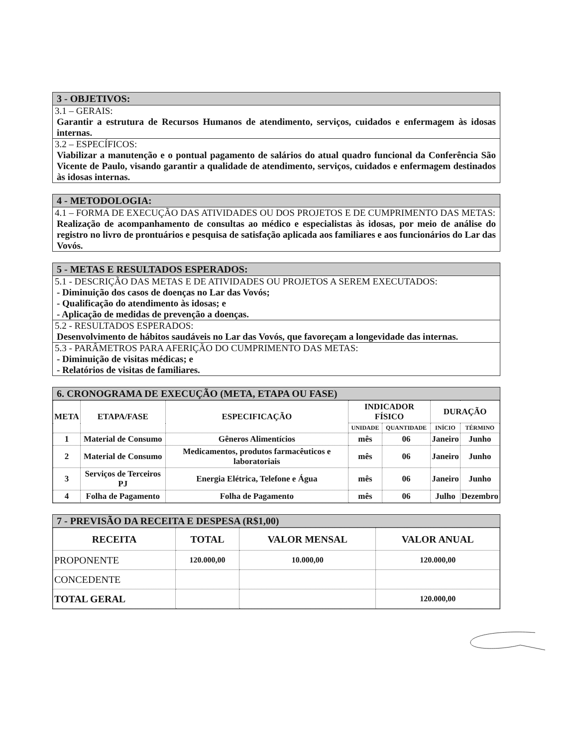3 - OBJETIVOS:
3.1 – GERAIS:
Garantir a estrutura de Recursos Humanos de atendimento, serviços, cuidados e enfermagem às idosas internas.
3.2 – ESPECÍFICOS:
Viabilizar a manutenção e o pontual pagamento de salários do atual quadro funcional da Conferência São Vicente de Paulo, visando garantir a qualidade de atendimento, serviços, cuidados e enfermagem destinados às idosas internas.
4 - METODOLOGIA:
4.1 – FORMA DE EXECUÇÃO DAS ATIVIDADES OU DOS PROJETOS E DE CUMPRIMENTO DAS METAS:
Realização de acompanhamento de consultas ao médico e especialistas às idosas, por meio de análise do registro no livro de prontuários e pesquisa de satisfação aplicada aos familiares e aos funcionários do Lar das Vovós.
5 - METAS E RESULTADOS ESPERADOS:
5.1 - DESCRIÇÃO DAS METAS E DE ATIVIDADES OU PROJETOS A SEREM EXECUTADOS:
- Diminuição dos casos de doenças no Lar das Vovós;
- Qualificação do atendimento às idosas; e
- Aplicação de medidas de prevenção a doenças.
5.2 - RESULTADOS ESPERADOS:
Desenvolvimento de hábitos saudáveis no Lar das Vovós, que favoreçam a longevidade das internas.
5.3 - PARÂMETROS PARA AFERIÇÃO DO CUMPRIMENTO DAS METAS:
- Diminuição de visitas médicas; e
- Relatórios de visitas de familiares.
6. CRONOGRAMA DE EXECUÇÃO (META, ETAPA OU FASE)
| META | ETAPA/FASE | ESPECIFICAÇÃO | INDICADOR FÍSICO | | DURAÇÃO | |
| --- | --- | --- | --- | --- | --- | --- |
| | | | UNIDADE | QUANTIDADE | INÍCIO | TÉRMINO |
| 1 | Material de Consumo | Gêneros Alimentícios | mês | 06 | Janeiro | Junho |
| 2 | Material de Consumo | Medicamentos, produtos farmacêuticos e laboratoriais | mês | 06 | Janeiro | Junho |
| 3 | Serviços de Terceiros PJ | Energia Elétrica, Telefone e Água | mês | 06 | Janeiro | Junho |
| 4 | Folha de Pagamento | Folha de Pagamento | mês | 06 | Julho | Dezembro |
7 - PREVISÃO DA RECEITA E DESPESA (R$1,00)
| RECEITA | TOTAL | VALOR MENSAL | VALOR ANUAL |
| PROPONENTE | 120.000,00 | 10.000,00 | 120.000,00 |
| CONCEDENTE | | | |
| TOTAL GERAL | | | 120.000,00 |